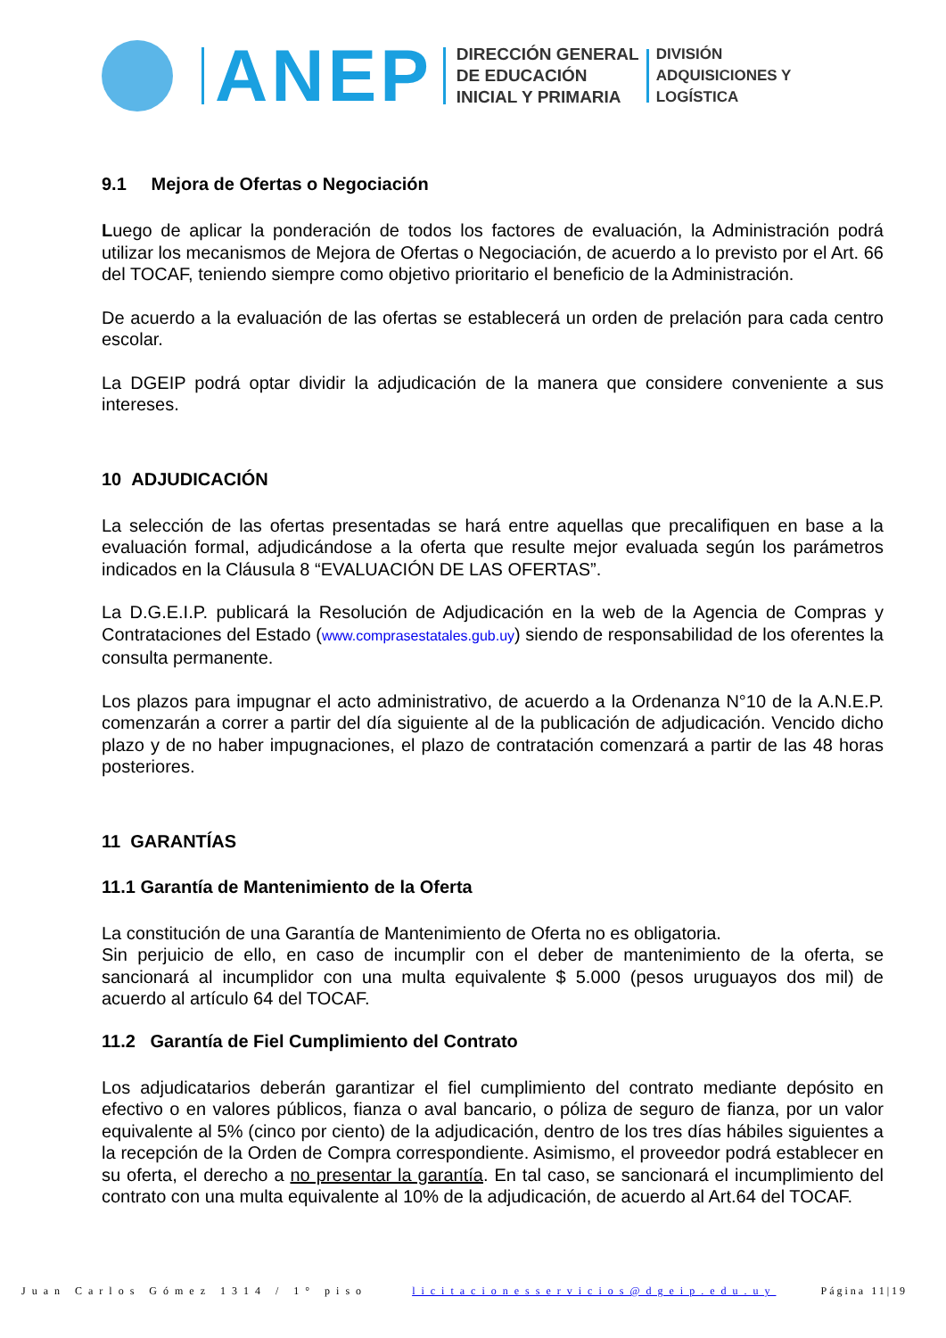ANEP
DIRECCIÓN GENERAL
DE EDUCACIÓN
INICIAL Y PRIMARIA
DIVISIÓN
ADQUISICIONES Y
LOGÍSTICA
9.1 Mejora de Ofertas o Negociación
Luego de aplicar la ponderación de todos los factores de evaluación, la Administración podrá utilizar los mecanismos de Mejora de Ofertas o Negociación, de acuerdo a lo previsto por el Art. 66 del TOCAF, teniendo siempre como objetivo prioritario el beneficio de la Administración.
De acuerdo a la evaluación de las ofertas se establecerá un orden de prelación para cada centro escolar.
La DGEIP podrá optar dividir la adjudicación de la manera que considere conveniente a sus intereses.
10 ADJUDICACIÓN
La selección de las ofertas presentadas se hará entre aquellas que precalifiquen en base a la evaluación formal, adjudicándose a la oferta que resulte mejor evaluada según los parámetros indicados en la Cláusula 8 “EVALUACIÓN DE LAS OFERTAS”.
La D.G.E.I.P. publicará la Resolución de Adjudicación en la web de la Agencia de Compras y Contrataciones del Estado (www.comprasestatales.gub.uy) siendo de responsabilidad de los oferentes la consulta permanente.
Los plazos para impugnar el acto administrativo, de acuerdo a la Ordenanza N°10 de la A.N.E.P. comenzarán a correr a partir del día siguiente al de la publicación de adjudicación. Vencido dicho plazo y de no haber impugnaciones, el plazo de contratación comenzará a partir de las 48 horas posteriores.
11 GARANTÍAS
11.1 Garantía de Mantenimiento de la Oferta
La constitución de una Garantía de Mantenimiento de Oferta no es obligatoria.
Sin perjuicio de ello, en caso de incumplir con el deber de mantenimiento de la oferta, se sancionará al incumplidor con una multa equivalente $ 5.000 (pesos uruguayos dos mil) de acuerdo al artículo 64 del TOCAF.
11.2 Garantía de Fiel Cumplimiento del Contrato
Los adjudicatarios deberán garantizar el fiel cumplimiento del contrato mediante depósito en efectivo o en valores públicos, fianza o aval bancario, o póliza de seguro de fianza, por un valor equivalente al 5% (cinco por ciento) de la adjudicación, dentro de los tres días hábiles siguientes a la recepción de la Orden de Compra correspondiente. Asimismo, el proveedor podrá establecer en su oferta, el derecho a no presentar la garantía. En tal caso, se sancionará el incumplimiento del contrato con una multa equivalente al 10% de la adjudicación, de acuerdo al Art.64 del TOCAF.
Juan Carlos Gómez 1314 / 1° piso licitacionesservicios@dgeip.edu.uy Página 11|19